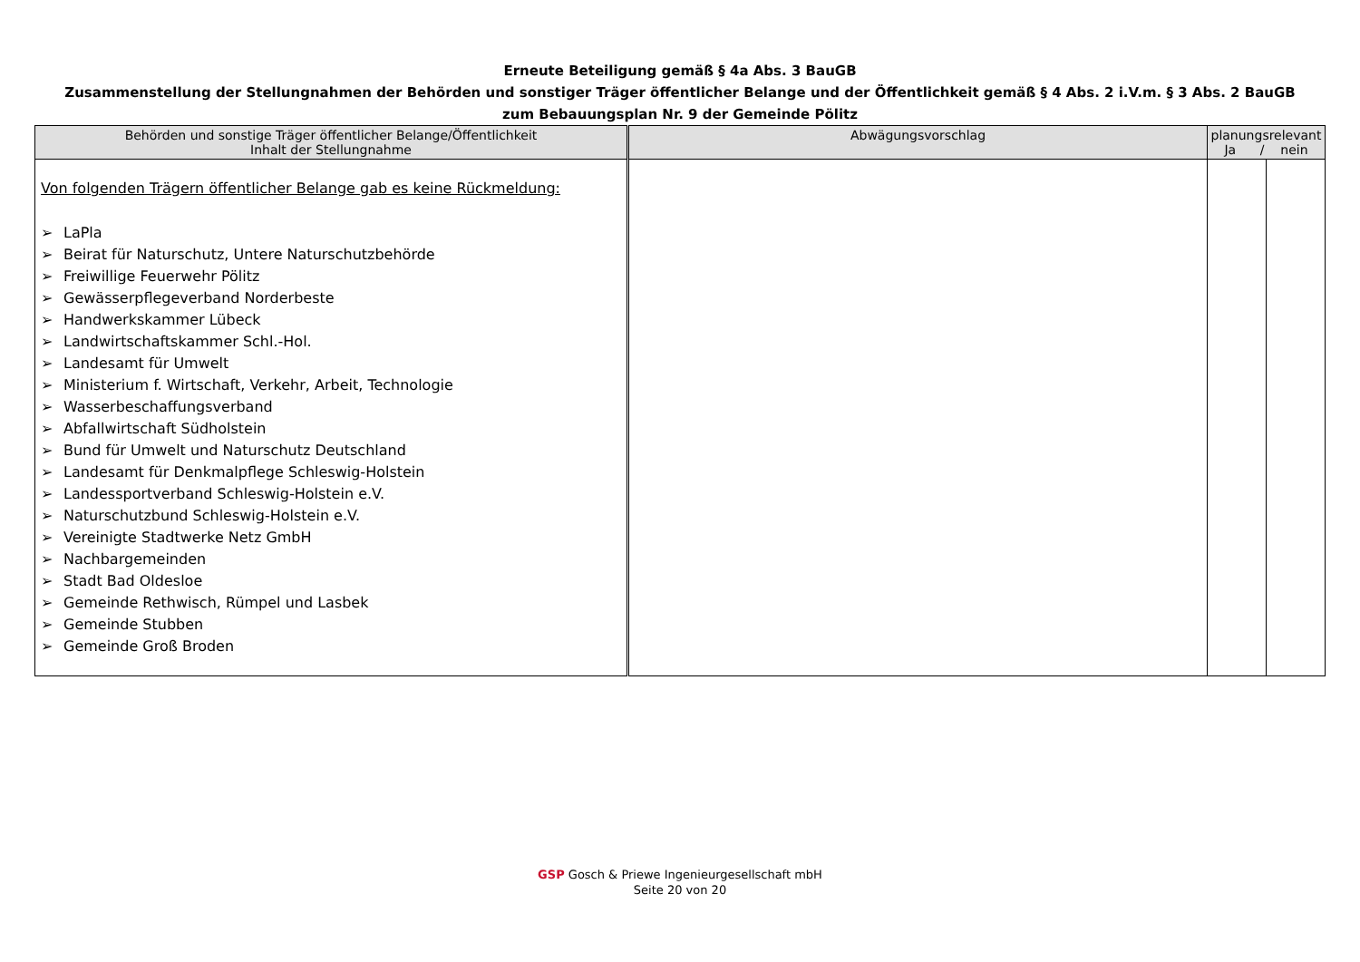Erneute Beteiligung gemäß § 4a Abs. 3 BauGB
Zusammenstellung der Stellungnahmen der Behörden und sonstiger Träger öffentlicher Belange und der Öffentlichkeit gemäß § 4 Abs. 2 i.V.m. § 3 Abs. 2 BauGB
zum Bebauungsplan Nr. 9 der Gemeinde Pölitz
| Behörden und sonstige Träger öffentlicher Belange/Öffentlichkeit Inhalt der Stellungnahme | Abwägungsvorschlag | planungsrelevant Ja / nein | |
| --- | --- | --- | --- |
| Von folgenden Trägern öffentlicher Belange gab es keine Rückmeldung: ➢ LaPla ➢ Beirat für Naturschutz, Untere Naturschutzbehörde ➢ Freiwillige Feuerwehr Pölitz ➢ Gewässerpflegeverband Norderbeste ➢ Handwerkskammer Lübeck ➢ Landwirtschaftskammer Schl.-Hol. ➢ Landesamt für Umwelt ➢ Ministerium f. Wirtschaft, Verkehr, Arbeit, Technologie ➢ Wasserbeschaffungsverband ➢ Abfallwirtschaft Südholstein ➢ Bund für Umwelt und Naturschutz Deutschland ➢ Landesamt für Denkmalpflege Schleswig-Holstein ➢ Landessportverband Schleswig-Holstein e.V. ➢ Naturschutzbund Schleswig-Holstein e.V. ➢ Vereinigte Stadtwerke Netz GmbH ➢ Nachbargemeinden ➢ Stadt Bad Oldesloe ➢ Gemeinde Rethwisch, Rümpel und Lasbek ➢ Gemeinde Stubben ➢ Gemeinde Groß Broden | | | |
GSP Gosch & Priewe Ingenieurgesellschaft mbH
Seite 20 von 20